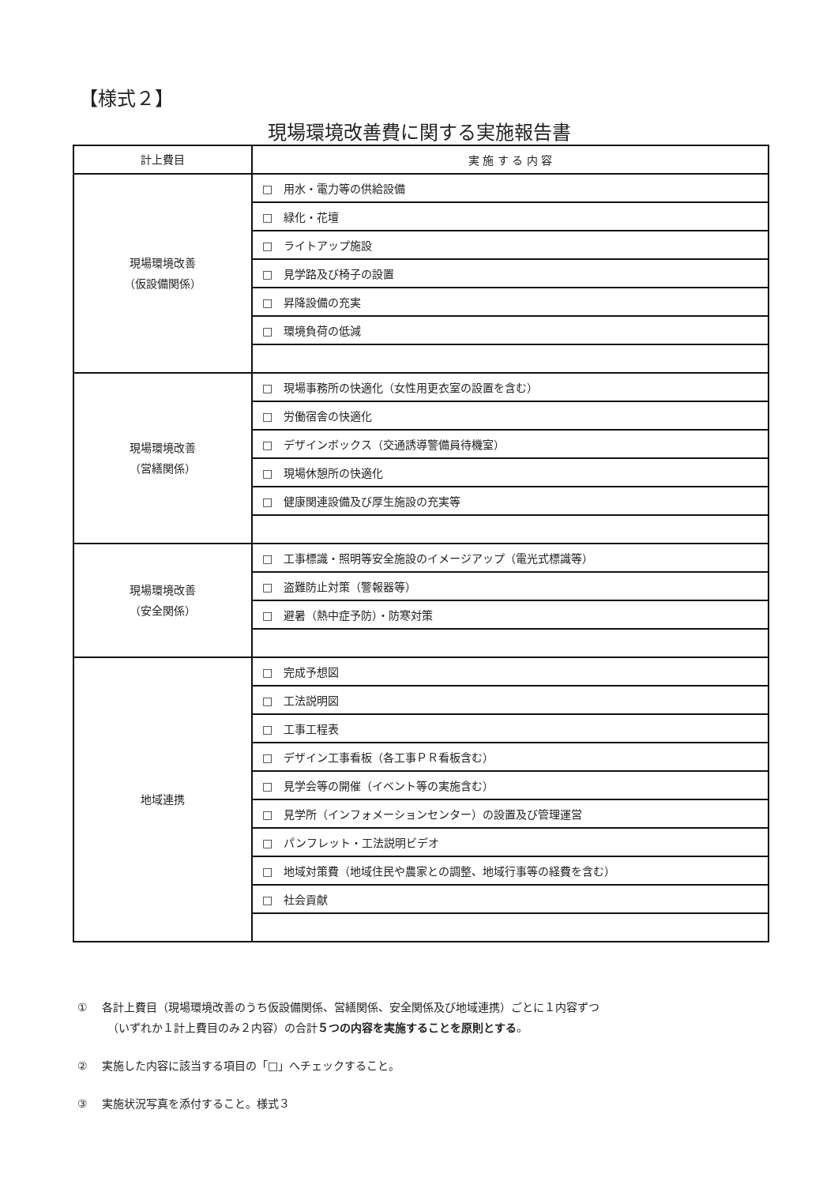【様式２】
現場環境改善費に関する実施報告書
| 計上費目 | 実 施 す る 内 容 |
| --- | --- |
| 現場環境改善 （仮設備関係） | □ 用水・電力等の供給設備 |
| | □ 緑化・花壇 |
| | □ ライトアップ施設 |
| | □ 見学路及び椅子の設置 |
| | □ 昇降設備の充実 |
| | □ 環境負荷の低減 |
| 現場環境改善 （営繕関係） | □ 現場事務所の快適化（女性用更衣室の設置を含む） |
| | □ 労働宿舎の快適化 |
| | □ デザインボックス（交通誘導警備員待機室） |
| | □ 現場休憩所の快適化 |
| | □ 健康関連設備及び厚生施設の充実等 |
| 現場環境改善 （安全関係） | □ 工事標識・照明等安全施設のイメージアップ（電光式標識等） |
| | □ 盗難防止対策（警報器等） |
| | □ 避暑（熱中症予防）・防寒対策 |
| 地域連携 | □ 完成予想図 |
| | □ 工法説明図 |
| | □ 工事工程表 |
| | □ デザイン工事看板（各工事ＰＲ看板含む） |
| | □ 見学会等の開催（イベント等の実施含む） |
| | □ 見学所（インフォメーションセンター）の設置及び管理運営 |
| | □ パンフレット・工法説明ビデオ |
| | □ 地域対策費（地域住民や農家との調整、地域行事等の経費を含む） |
| | □ 社会貢献 |
①　 各計上費目（現場環境改善のうち仮設備関係、営繕関係、安全関係及び地域連携）ごとに１内容ずつ
（いずれか１計上費目のみ２内容）の合計５つの内容を実施することを原則とする。
②　 実施した内容に該当する項目の「□」へチェックすること。
③　 実施状況写真を添付すること。様式３